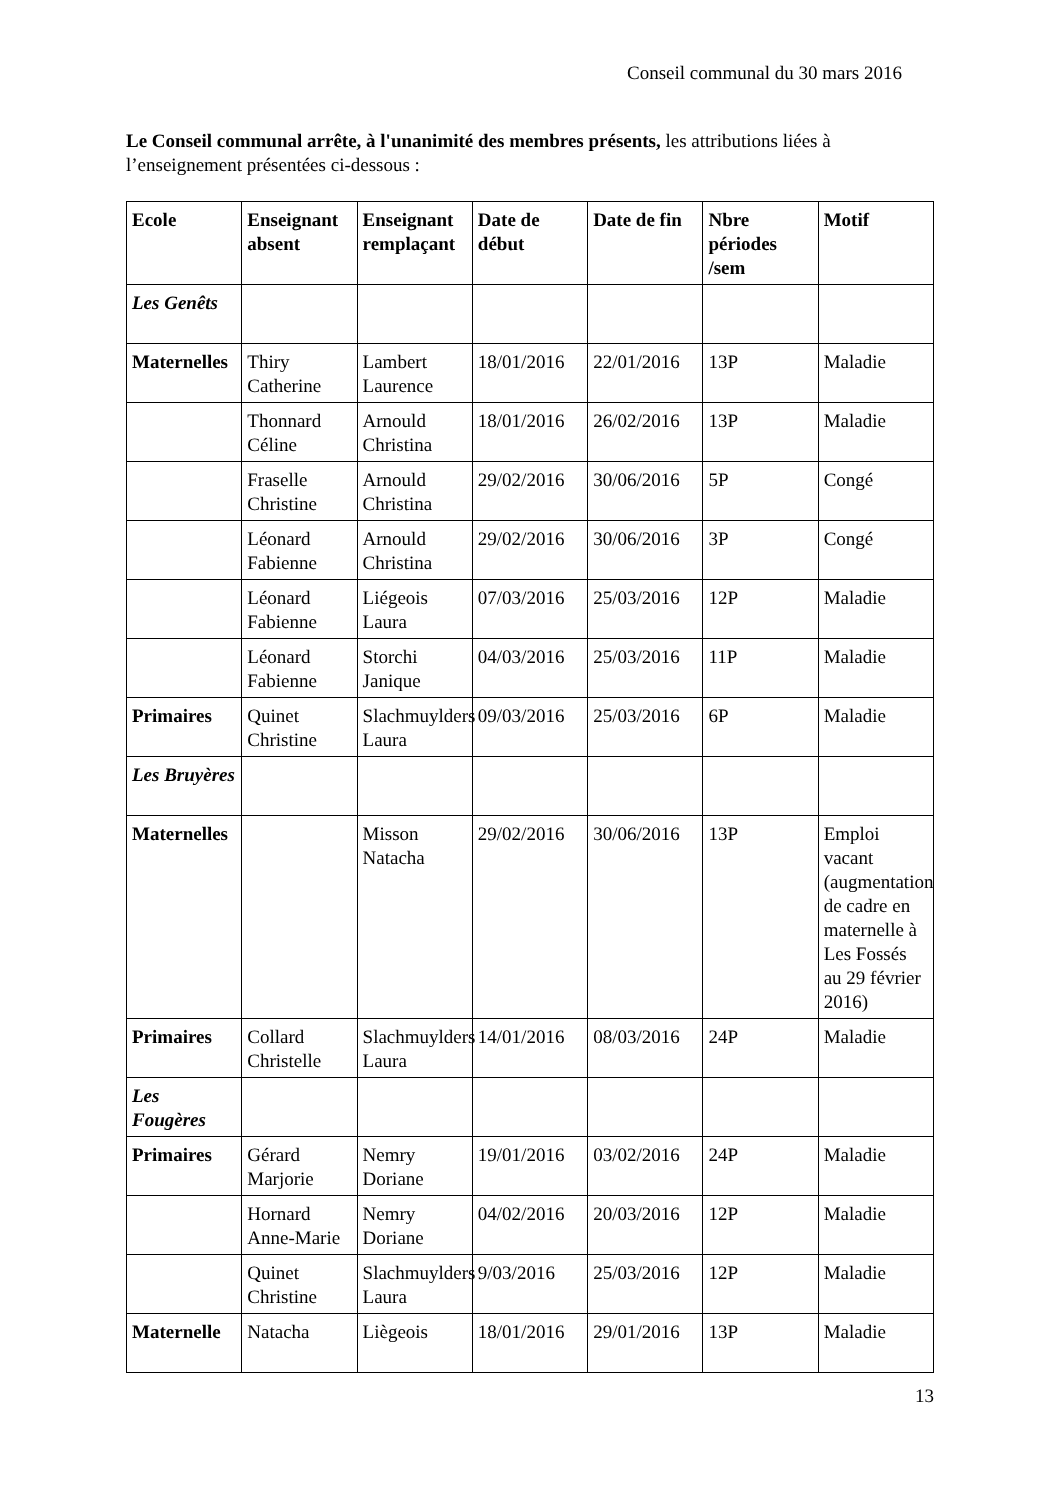Conseil communal du 30 mars 2016
Le Conseil communal arrête, à l'unanimité des membres présents, les attributions liées à l’enseignement présentées ci-dessous :
| Ecole | Enseignant absent | Enseignant remplaçant | Date de début | Date de fin | Nbre périodes /sem | Motif |
| --- | --- | --- | --- | --- | --- | --- |
| Les Genêts | | | | | | |
| Maternelles | Thiry Catherine | Lambert Laurence | 18/01/2016 | 22/01/2016 | 13P | Maladie |
| | Thonnard Céline | Arnould Christina | 18/01/2016 | 26/02/2016 | 13P | Maladie |
| | Fraselle Christine | Arnould Christina | 29/02/2016 | 30/06/2016 | 5P | Congé |
| | Léonard Fabienne | Arnould Christina | 29/02/2016 | 30/06/2016 | 3P | Congé |
| | Léonard Fabienne | Liégeois Laura | 07/03/2016 | 25/03/2016 | 12P | Maladie |
| | Léonard Fabienne | Storchi Janique | 04/03/2016 | 25/03/2016 | 11P | Maladie |
| Primaires | Quinet Christine | Slachmuylders Laura | 09/03/2016 | 25/03/2016 | 6P | Maladie |
| Les Bruyères | | | | | | |
| Maternelles | | Misson Natacha | 29/02/2016 | 30/06/2016 | 13P | Emploi vacant (augmentation de cadre en maternelle à Les Fossés au 29 février 2016) |
| Primaires | Collard Christelle | Slachmuylders Laura | 14/01/2016 | 08/03/2016 | 24P | Maladie |
| Les Fougères | | | | | | |
| Primaires | Gérard Marjorie | Nemry Doriane | 19/01/2016 | 03/02/2016 | 24P | Maladie |
| | Hornard Anne-Marie | Nemry Doriane | 04/02/2016 | 20/03/2016 | 12P | Maladie |
| | Quinet Christine | Slachmuylders Laura | 9/03/2016 | 25/03/2016 | 12P | Maladie |
| Maternelle | Natacha | Liègeois | 18/01/2016 | 29/01/2016 | 13P | Maladie |
13